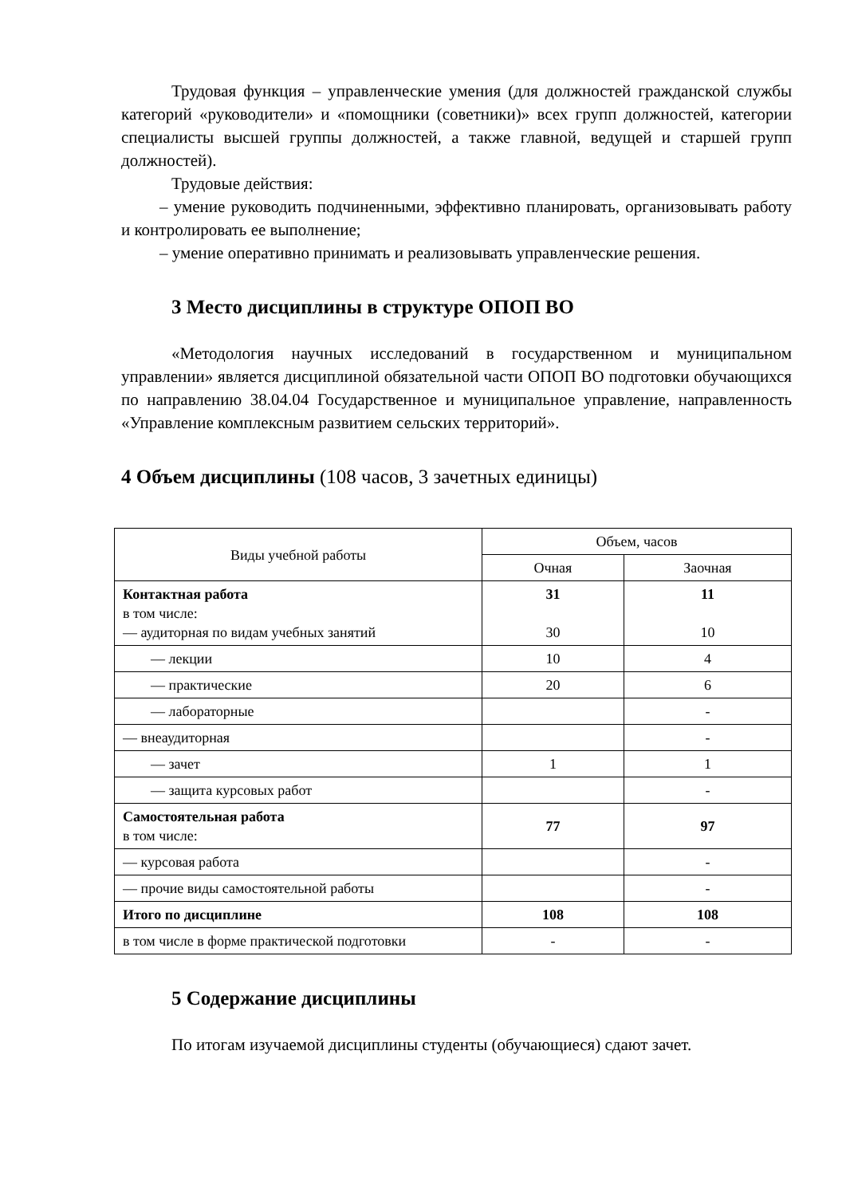Трудовая функция – управленческие умения (для должностей гражданской службы категорий «руководители» и «помощники (советники)» всех групп должностей, категории специалисты высшей группы должностей, а также главной, ведущей и старшей групп должностей).
Трудовые действия:
– умение руководить подчиненными, эффективно планировать, организовывать работу и контролировать ее выполнение;
– умение оперативно принимать и реализовывать управленческие решения.
3 Место дисциплины в структуре ОПОП ВО
«Методология научных исследований в государственном и муниципальном управлении» является дисциплиной обязательной части ОПОП ВО подготовки обучающихся по направлению 38.04.04 Государственное и муниципальное управление, направленность «Управление комплексным развитием сельских территорий».
4 Объем дисциплины (108 часов, 3 зачетных единицы)
| Виды учебной работы | Объем, часов | |
| --- | --- | --- |
| | Очная | Заочная |
| Контактная работа в том числе: — аудиторная по видам учебных занятий | 31 30 | 11 10 |
| — лекции | 10 | 4 |
| — практические | 20 | 6 |
| — лабораторные | | - |
| — внеаудиторная | | - |
| — зачет | 1 | 1 |
| — защита курсовых работ | | - |
| Самостоятельная работа в том числе: | 77 | 97 |
| — курсовая работа | | - |
| — прочие виды самостоятельной работы | | - |
| Итого по дисциплине | 108 | 108 |
| в том числе в форме практической подготовки | - | - |
5 Содержание дисциплины
По итогам изучаемой дисциплины студенты (обучающиеся) сдают зачет.